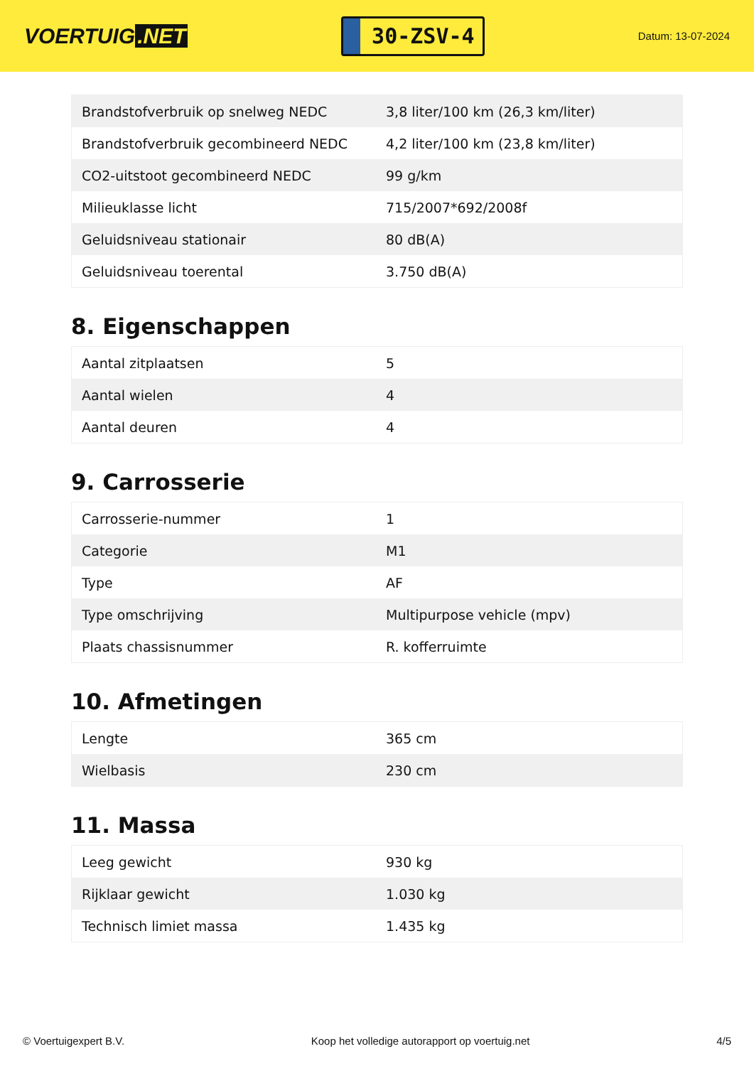VOERTUIG.NET
30-ZSV-4
Datum: 13-07-2024
| Brandstofverbruik op snelweg NEDC | 3,8 liter/100 km (26,3 km/liter) |
| Brandstofverbruik gecombineerd NEDC | 4,2 liter/100 km (23,8 km/liter) |
| CO2-uitstoot gecombineerd NEDC | 99 g/km |
| Milieuklasse licht | 715/2007*692/2008f |
| Geluidsniveau stationair | 80 dB(A) |
| Geluidsniveau toerental | 3.750 dB(A) |
8. Eigenschappen
| Aantal zitplaatsen | 5 |
| Aantal wielen | 4 |
| Aantal deuren | 4 |
9. Carrosserie
| Carrosserie-nummer | 1 |
| Categorie | M1 |
| Type | AF |
| Type omschrijving | Multipurpose vehicle (mpv) |
| Plaats chassisnummer | R. kofferruimte |
10. Afmetingen
| Lengte | 365 cm |
| Wielbasis | 230 cm |
11. Massa
| Leeg gewicht | 930 kg |
| Rijklaar gewicht | 1.030 kg |
| Technisch limiet massa | 1.435 kg |
© Voertuigexpert B.V. Koop het volledige autorapport op voertuig.net 4/5